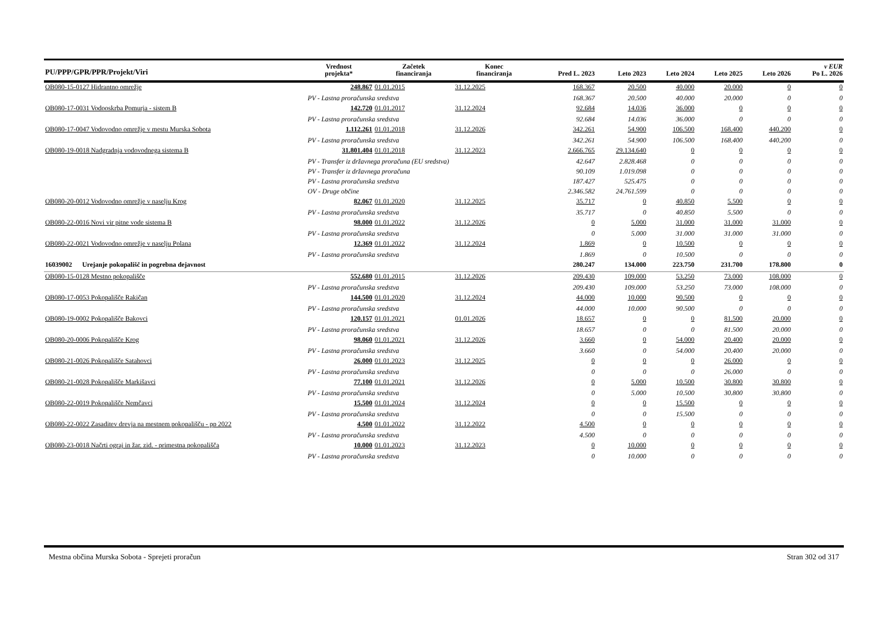| PU/PPP/GPR/PPR/Projekt/Viri | Vrednost projekta* | Začetek financiranja | Konec financiranja | Pred L. 2023 | Leto 2023 | Leto 2024 | Leto 2025 | Leto 2026 | v EUR Po L. 2026 |
| --- | --- | --- | --- | --- | --- | --- | --- | --- | --- |
| OB080-15-0127 Hidrantno omrežje | 248.867 | 01.01.2015 | 31.12.2025 | 168.367 | 20.500 | 40.000 | 20.000 | 0 | 0 |
| PV - Lastna proračunska sredstva | | | | 168.367 | 20.500 | 40.000 | 20.000 | 0 | 0 |
| OB080-17-0031 Vodooskrba Pomurja - sistem B | 142.720 | 01.01.2017 | 31.12.2024 | 92.684 | 14.036 | 36.000 | 0 | 0 | 0 |
| PV - Lastna proračunska sredstva | | | | 92.684 | 14.036 | 36.000 | 0 | 0 | 0 |
| OB080-17-0047 Vodovodno omrežje v mestu Murska Sobota | 1.112.261 | 01.01.2018 | 31.12.2026 | 342.261 | 54.900 | 106.500 | 168.400 | 440.200 | 0 |
| PV - Lastna proračunska sredstva | | | | 342.261 | 54.900 | 106.500 | 168.400 | 440.200 | 0 |
| OB080-19-0018 Nadgradnja vodovodnega sistema B | 31.801.404 | 01.01.2018 | 31.12.2023 | 2.666.765 | 29.134.640 | 0 | 0 | 0 | 0 |
| PV - Transfer iz državnega proračuna (EU sredstva) | | | | 42.647 | 2.828.468 | 0 | 0 | 0 | 0 |
| PV - Transfer iz državnega proračuna | | | | 90.109 | 1.019.098 | 0 | 0 | 0 | 0 |
| PV - Lastna proračunska sredstva | | | | 187.427 | 525.475 | 0 | 0 | 0 | 0 |
| OV - Druge občine | | | | 2.346.582 | 24.761.599 | 0 | 0 | 0 | 0 |
| OB080-20-0012 Vodovodno omrežje v naselju Krog | 82.067 | 01.01.2020 | 31.12.2025 | 35.717 | 0 | 40.850 | 5.500 | 0 | 0 |
| PV - Lastna proračunska sredstva | | | | 35.717 | 0 | 40.850 | 5.500 | 0 | 0 |
| OB080-22-0016 Novi vir pitne vode sistema B | 98.000 | 01.01.2022 | 31.12.2026 | 0 | 5.000 | 31.000 | 31.000 | 31.000 | 0 |
| PV - Lastna proračunska sredstva | | | | 0 | 5.000 | 31.000 | 31.000 | 31.000 | 0 |
| OB080-22-0021 Vodovodno omrežje v naselju Polana | 12.369 | 01.01.2022 | 31.12.2024 | 1.869 | 0 | 10.500 | 0 | 0 | 0 |
| PV - Lastna proračunska sredstva | | | | 1.869 | 0 | 10.500 | 0 | 0 | 0 |
| 16039002 Urejanje pokopališč in pogrebna dejavnost | | | | 280.247 | 134.000 | 223.750 | 231.700 | 178.800 | 0 |
| OB080-15-0128 Mestno pokopališče | 552.680 | 01.01.2015 | 31.12.2026 | 209.430 | 109.000 | 53.250 | 73.000 | 108.000 | 0 |
| PV - Lastna proračunska sredstva | | | | 209.430 | 109.000 | 53.250 | 73.000 | 108.000 | 0 |
| OB080-17-0053 Pokopališče Rakičan | 144.500 | 01.01.2020 | 31.12.2024 | 44.000 | 10.000 | 90.500 | 0 | 0 | 0 |
| PV - Lastna proračunska sredstva | | | | 44.000 | 10.000 | 90.500 | 0 | 0 | 0 |
| OB080-19-0002 Pokopališče Bakovci | 120.157 | 01.01.2021 | 01.01.2026 | 18.657 | 0 | 0 | 81.500 | 20.000 | 0 |
| PV - Lastna proračunska sredstva | | | | 18.657 | 0 | 0 | 81.500 | 20.000 | 0 |
| OB080-20-0006 Pokopališče Krog | 98.060 | 01.01.2021 | 31.12.2026 | 3.660 | 0 | 54.000 | 20.400 | 20.000 | 0 |
| PV - Lastna proračunska sredstva | | | | 3.660 | 0 | 54.000 | 20.400 | 20.000 | 0 |
| OB080-21-0026 Pokopališče Satahovci | 26.000 | 01.01.2023 | 31.12.2025 | 0 | 0 | 0 | 26.000 | 0 | 0 |
| PV - Lastna proračunska sredstva | | | | 0 | 0 | 0 | 26.000 | 0 | 0 |
| OB080-21-0028 Pokopališče Markišavci | 77.100 | 01.01.2021 | 31.12.2026 | 0 | 5.000 | 10.500 | 30.800 | 30.800 | 0 |
| PV - Lastna proračunska sredstva | | | | 0 | 5.000 | 10.500 | 30.800 | 30.800 | 0 |
| OB080-22-0019 Pokopališče Nemčavci | 15.500 | 01.01.2024 | 31.12.2024 | 0 | 0 | 15.500 | 0 | 0 | 0 |
| PV - Lastna proračunska sredstva | | | | 0 | 0 | 15.500 | 0 | 0 | 0 |
| OB080-22-0022 Zasaditev drevja na mestnem pokopališču - pp 2022 | 4.500 | 01.01.2022 | 31.12.2022 | 4.500 | 0 | 0 | 0 | 0 | 0 |
| PV - Lastna proračunska sredstva | | | | 4.500 | 0 | 0 | 0 | 0 | 0 |
| OB080-23-0018 Načrti ograj in žar. zid. - primestna pokopališča | 10.000 | 01.01.2023 | 31.12.2023 | 0 | 10.000 | 0 | 0 | 0 | 0 |
| PV - Lastna proračunska sredstva | | | | 0 | 10.000 | 0 | 0 | 0 | 0 |
Mestna občina Murska Sobota - Sprejeti proračun Stran 302 od 317